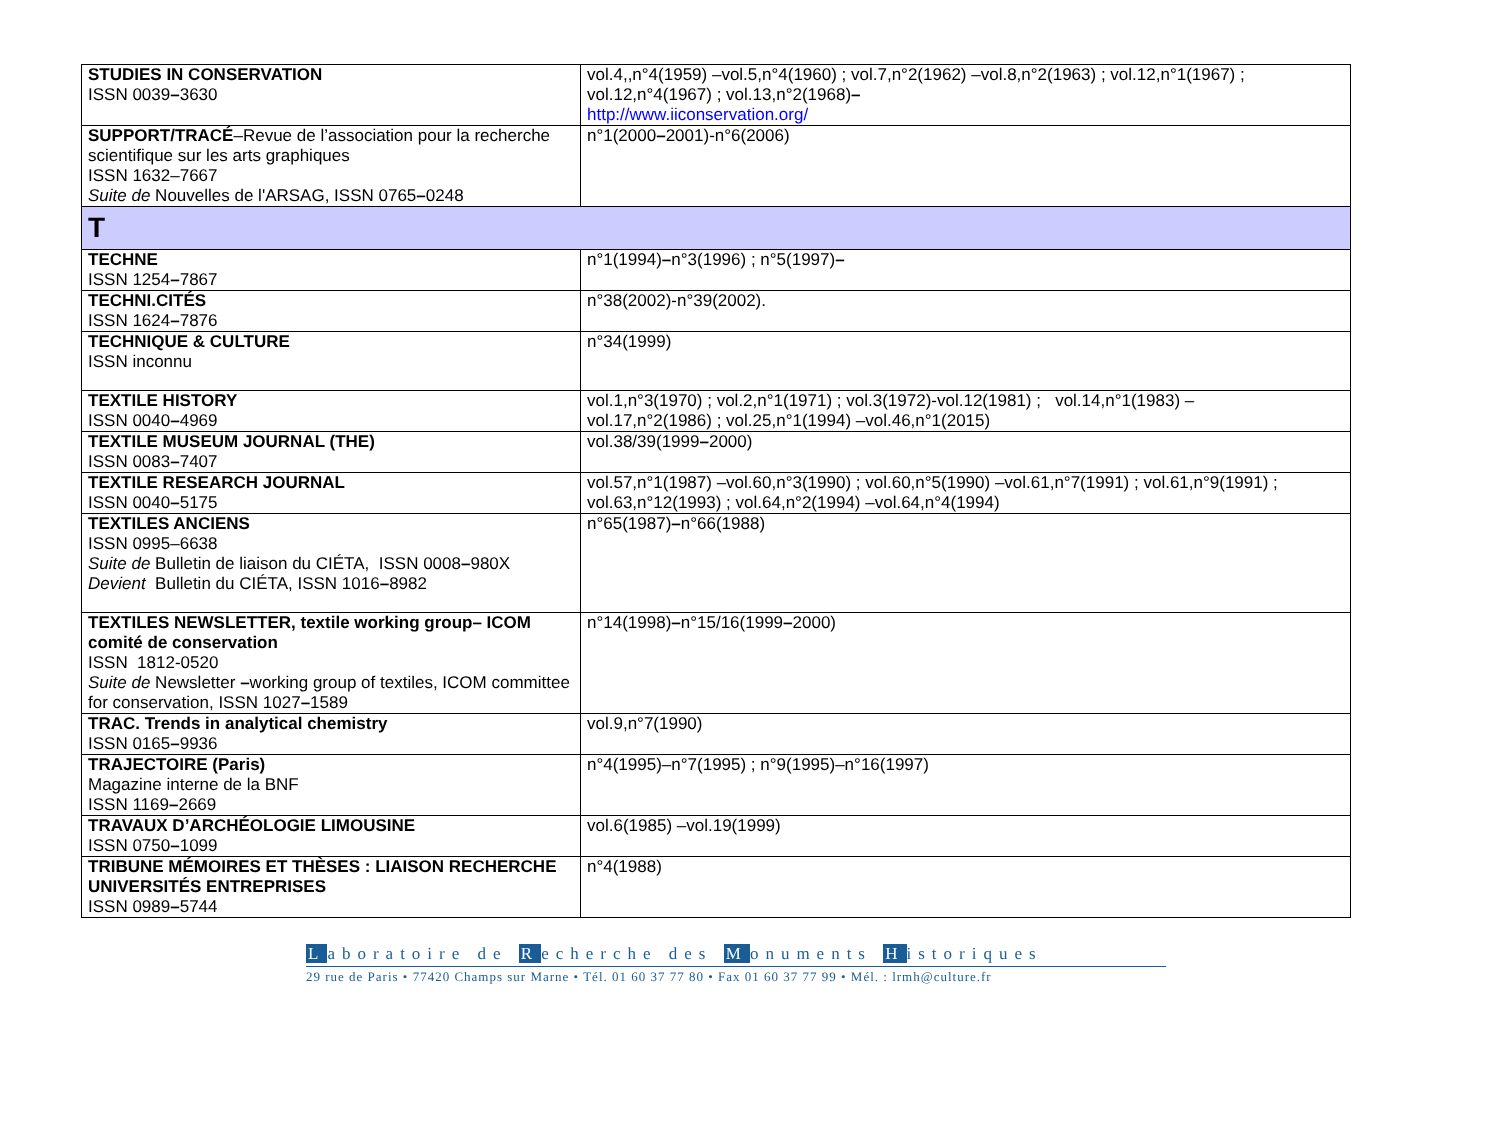| STUDIES IN CONSERVATION ISSN 0039 – 3630 | vol.4,,n°4(1959) –vol.5,n°4(1960) ; vol.7,n°2(1962) –vol.8,n°2(1963) ; vol.12,n°1(1967) ; vol.12,n°4(1967) ; vol.13,n°2(1968) – http://www.iiconservation.org/ |
| SUPPORT/TRACÉ –Revue de l’association pour la recherche scientifique sur les arts graphiques ISSN 1632–7667 Suite de Nouvelles de l'ARSAG, ISSN 0765 – 0248 | n°1(2000 – 2001)-n°6(2006) |
| T | |
| TECHNE ISSN 1254 – 7867 | n°1(1994) – n°3(1996) ; n°5(1997) – |
| TECHNI.CITÉS ISSN 1624 – 7876 | n°38(2002)-n°39(2002). |
| TECHNIQUE & CULTURE ISSN inconnu | n°34(1999) |
| TEXTILE HISTORY ISSN 0040 – 4969 | vol.1,n°3(1970) ; vol.2,n°1(1971) ; vol.3(1972)-vol.12(1981) ; vol.14,n°1(1983) – vol.17,n°2(1986) ; vol.25,n°1(1994) –vol.46,n°1(2015) |
| TEXTILE MUSEUM JOURNAL (THE) ISSN 0083 – 7407 | vol.38/39(1999 – 2000) |
| TEXTILE RESEARCH JOURNAL ISSN 0040 – 5175 | vol.57,n°1(1987) –vol.60,n°3(1990) ; vol.60,n°5(1990) –vol.61,n°7(1991) ; vol.61,n°9(1991) ; vol.63,n°12(1993) ; vol.64,n°2(1994) –vol.64,n°4(1994) |
| TEXTILES ANCIENS ISSN 0995–6638 Suite de Bulletin de liaison du CIÉTA, ISSN 0008 – 980X Devient Bulletin du CIÉTA, ISSN 1016 – 8982 | n°65(1987) – n°66(1988) |
| TEXTILES NEWSLETTER, textile working group– ICOM comité de conservation ISSN 1812-0520 Suite de Newsletter – working group of textiles, ICOM committee for conservation, ISSN 1027 – 1589 | n°14(1998) – n°15/16(1999 – 2000) |
| TRAC. Trends in analytical chemistry ISSN 0165 – 9936 | vol.9,n°7(1990) |
| TRAJECTOIRE (Paris) Magazine interne de la BNF ISSN 1169 – 2669 | n°4(1995)–n°7(1995) ; n°9(1995)–n°16(1997) |
| TRAVAUX D’ARCHÉOLOGIE LIMOUSINE ISSN 0750 – 1099 | vol.6(1985) –vol.19(1999) |
| TRIBUNE MÉMOIRES ET THÈSES : LIAISON RECHERCHE UNIVERSITÉS ENTREPRISES ISSN 0989 – 5744 | n°4(1988) |
Laboratoire de Recherche des Monuments Historiques
29 rue de Paris • 77420 Champs sur Marne • Tél. 01 60 37 77 80 • Fax 01 60 37 77 99 • Mél. : lrmh@culture.fr